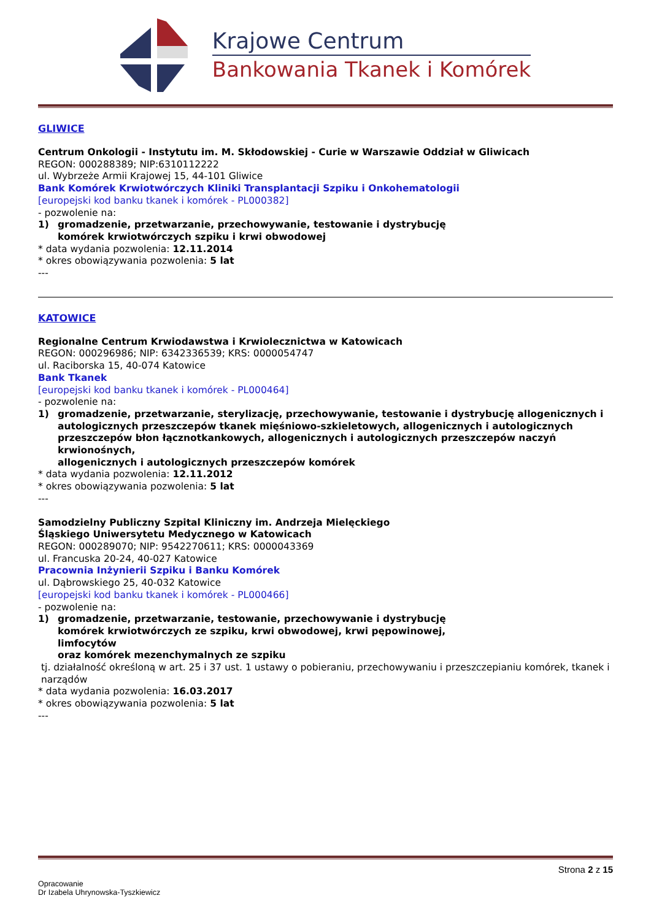Krajowe Centrum
Bankowania Tkanek i Komórek
GLIWICE
Centrum Onkologii - Instytutu im. M. Skłodowskiej - Curie w Warszawie Oddział w Gliwicach
REGON: 000288389; NIP:6310112222
ul. Wybrzeże Armii Krajowej 15, 44-101 Gliwice
Bank Komórek Krwiotwórczych Kliniki Transplantacji Szpiku i Onkohematologii
[europejski kod banku tkanek i komórek - PL000382]
- pozwolenie na:
1) gromadzenie, przetwarzanie, przechowywanie, testowanie i dystrybucję
komórek krwiotwórczych szpiku i krwi obwodowej
* data wydania pozwolenia: 12.11.2014
* okres obowiązywania pozwolenia: 5 lat
---
KATOWICE
Regionalne Centrum Krwiodawstwa i Krwiolecznictwa w Katowicach
REGON: 000296986; NIP: 6342336539; KRS: 0000054747
ul. Raciborska 15, 40-074 Katowice
Bank Tkanek
[europejski kod banku tkanek i komórek - PL000464]
- pozwolenie na:
1) gromadzenie, przetwarzanie, sterylizację, przechowywanie, testowanie i dystrybucję allogenicznych i autologicznych przeszczepów tkanek mięśniowo-szkieletowych, allogenicznych i autologicznych przeszczepów błon łącznotkankowych, allogenicznych i autologicznych przeszczepów naczyń krwionośnych,
allogenicznych i autologicznych przeszczepów komórek
* data wydania pozwolenia: 12.11.2012
* okres obowiązywania pozwolenia: 5 lat
---
Samodzielny Publiczny Szpital Kliniczny im. Andrzeja Mielęckiego
Śląskiego Uniwersytetu Medycznego w Katowicach
REGON: 000289070; NIP: 9542270611; KRS: 0000043369
ul. Francuska 20-24, 40-027 Katowice
Pracownia Inżynierii Szpiku i Banku Komórek
ul. Dąbrowskiego 25, 40-032 Katowice
[europejski kod banku tkanek i komórek - PL000466]
- pozwolenie na:
1) gromadzenie, przetwarzanie, testowanie, przechowywanie i dystrybucję
komórek krwiotwórczych ze szpiku, krwi obwodowej, krwi pępowinowej,
limfocytów
oraz komórek mezenchymalnych ze szpiku
tj. działalność określoną w art. 25 i 37 ust. 1 ustawy o pobieraniu, przechowywaniu i przeszczepianiu komórek, tkanek i narządów
* data wydania pozwolenia: 16.03.2017
* okres obowiązywania pozwolenia: 5 lat
---
Strona 2 z 15
Opracowanie
Dr Izabela Uhrynowska-Tyszkiewicz